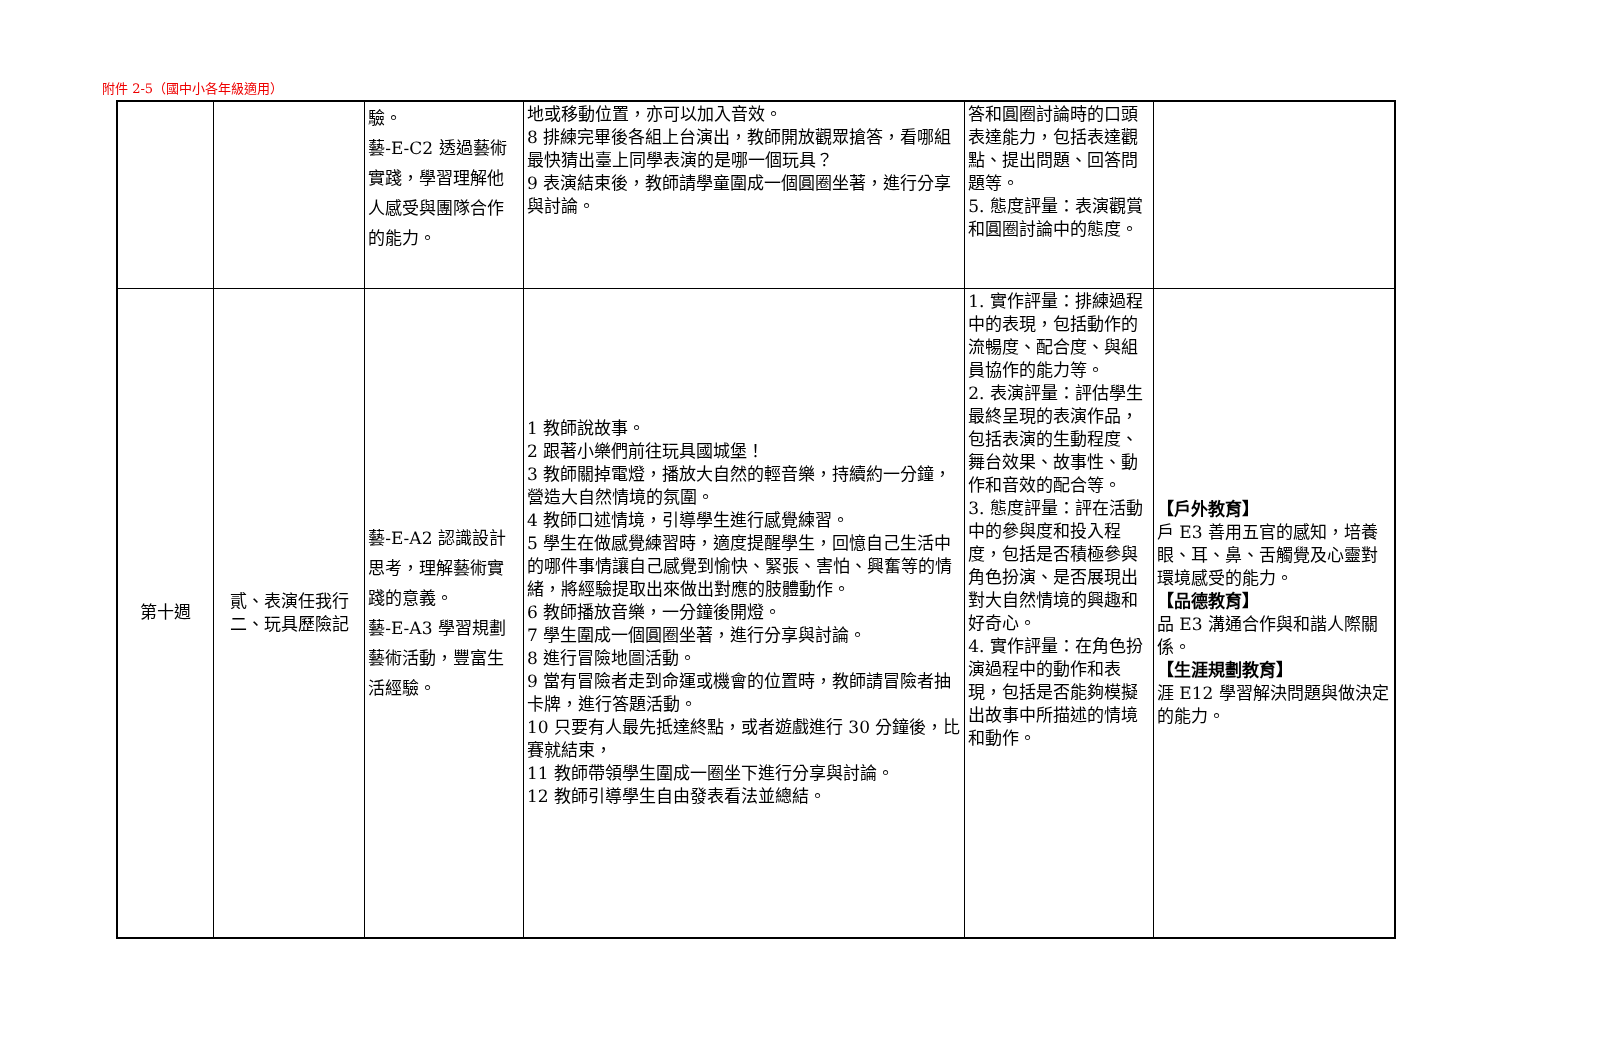附件 2-5（國中小各年級適用）
| | | 驗。 藝-E-C2 透過藝術實踐，學習理解他人感受與團隊合作的能力。 | 地或移動位置，亦可以加入音效。 8 排練完畢後各組上台演出，教師開放觀眾搶答，看哪組最快猜出臺上同學表演的是哪一個玩具？ 9 表演結束後，教師請學童圍成一個圓圈坐著，進行分享與討論。 | 答和圓圈討論時的口頭表達能力，包括表達觀點、提出問題、回答問題等。 5. 態度評量：表演觀賞和圓圈討論中的態度。 | |
| 第十週 | 貳、表演任我行 二、玩具歷險記 | 藝-E-A2 認識設計思考，理解藝術實踐的意義。 藝-E-A3 學習規劃藝術活動，豐富生活經驗。 | 1 教師說故事。 2 跟著小樂們前往玩具國城堡！ 3 教師關掉電燈，播放大自然的輕音樂，持續約一分鐘，營造大自然情境的氛圍。 4 教師口述情境，引導學生進行感覺練習。 5 學生在做感覺練習時，適度提醒學生，回憶自己生活中的哪件事情讓自己感覺到愉快、緊張、害怕、興奮等的情緒，將經驗提取出來做出對應的肢體動作。 6 教師播放音樂，一分鐘後開燈。 7 學生圍成一個圓圈坐著，進行分享與討論。 8 進行冒險地圖活動。 9 當有冒險者走到命運或機會的位置時，教師請冒險者抽卡牌，進行答題活動。 10 只要有人最先抵達終點，或者遊戲進行 30 分鐘後，比賽就結束， 11 教師帶領學生圍成一圈坐下進行分享與討論。 12 教師引導學生自由發表看法並總結。 | 1. 實作評量：排練過程中的表現，包括動作的流暢度、配合度、與組員協作的能力等。 2. 表演評量：評估學生最終呈現的表演作品，包括表演的生動程度、舞台效果、故事性、動作和音效的配合等。 3. 態度評量：評在活動中的參與度和投入程度，包括是否積極參與角色扮演、是否展現出對大自然情境的興趣和好奇心。 4. 實作評量：在角色扮演過程中的動作和表現，包括是否能夠模擬出故事中所描述的情境和動作。 | 【戶外教育】 戶 E3 善用五官的感知，培養眼、耳、鼻、舌觸覺及心靈對環境感受的能力。 【品德教育】 品 E3 溝通合作與和諧人際關係。 【生涯規劃教育】 涯 E12 學習解決問題與做決定的能力。 |